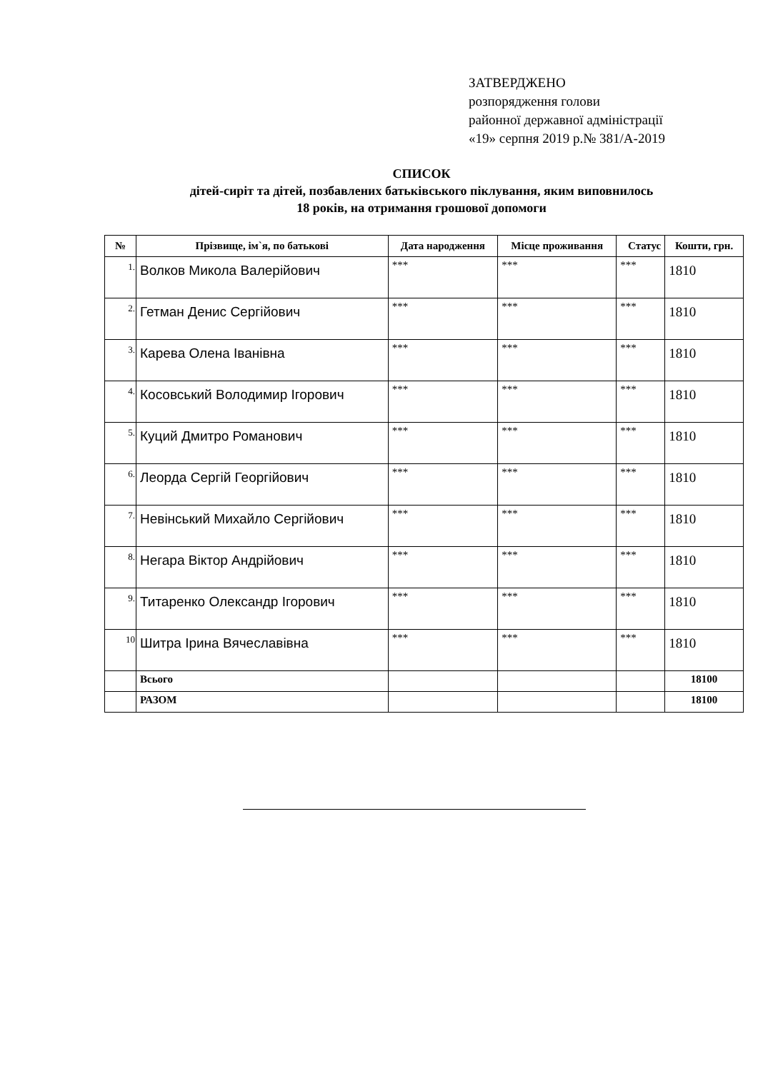ЗАТВЕРДЖЕНО
розпорядження голови
районної державної адміністрації
«19» серпня 2019 р.№ 381/А-2019
СПИСОК
дітей-сиріт та дітей, позбавлених батьківського піклування, яким виповнилось
18 років, на отримання грошової допомоги
| № | Прізвище, ім`я, по батькові | Дата народження | Місце проживання | Статус | Кошти, грн. |
| --- | --- | --- | --- | --- | --- |
| 1. | Волков Микола Валерійович | *** | *** | *** | 1810 |
| 2. | Гетман Денис Сергійович | *** | *** | *** | 1810 |
| 3. | Карева Олена Іванівна | *** | *** | *** | 1810 |
| 4. | Косовський Володимир Ігорович | *** | *** | *** | 1810 |
| 5. | Куций Дмитро Романович | *** | *** | *** | 1810 |
| 6. | Леорда Сергій Георгійович | *** | *** | *** | 1810 |
| 7. | Невінський Михайло Сергійович | *** | *** | *** | 1810 |
| 8. | Негара Віктор Андрійович | *** | *** | *** | 1810 |
| 9. | Титаренко Олександр Ігорович | *** | *** | *** | 1810 |
| 10 | Шитра Ірина Вячеславівна | *** | *** | *** | 1810 |
| | Всього | | | | 18100 |
| | РАЗОМ | | | | 18100 |